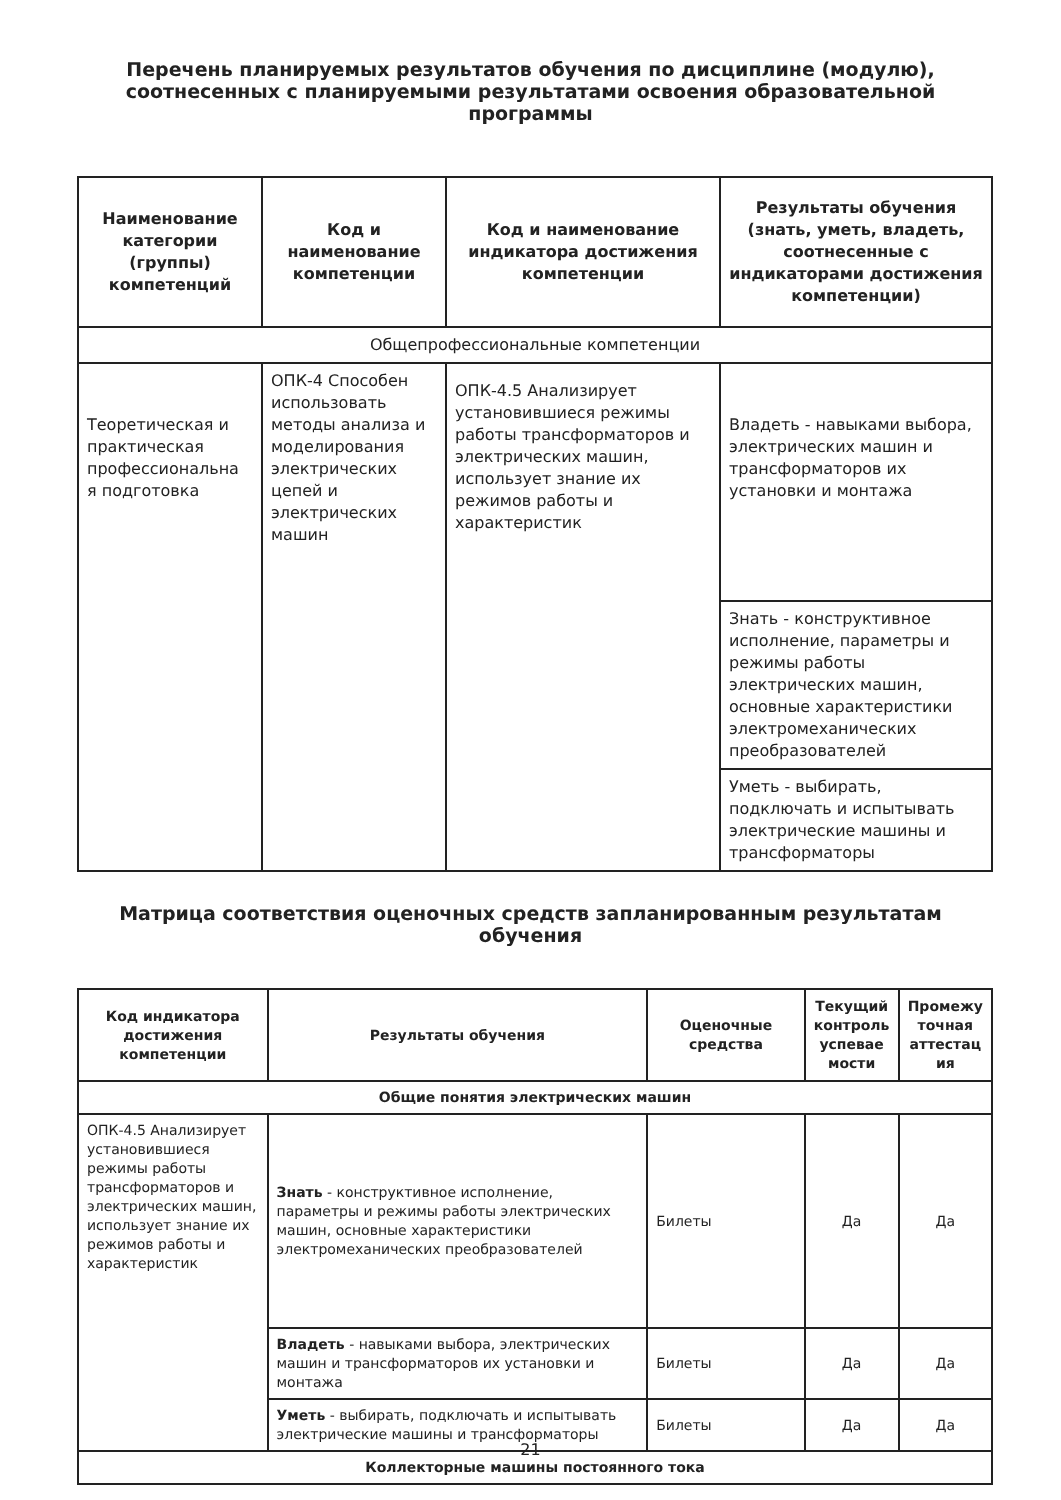Перечень планируемых результатов обучения по дисциплине (модулю), соотнесенных с планируемыми результатами освоения образовательной программы
| Наименование категории (группы) компетенций | Код и наименование компетенции | Код и наименование индикатора достижения компетенции | Результаты обучения (знать, уметь, владеть, соотнесенные с индикаторами достижения компетенции) |
| --- | --- | --- | --- |
| Общепрофессиональные компетенции | | | |
| Теоретическая и практическая профессиональна я подготовка | ОПК-4 Способен использовать методы анализа и моделирования электрических цепей и электрических машин | ОПК-4.5 Анализирует установившиеся режимы работы трансформаторов и электрических машин, использует знание их режимов работы и характеристик | Владеть - навыками выбора, электрических машин и трансформаторов их установки и монтажа |
| | | | Знать - конструктивное исполнение, параметры и режимы работы электрических машин, основные характеристики электромеханических преобразователей |
| | | | Уметь - выбирать, подключать и испытывать электрические машины и трансформаторы |
Матрица соответствия оценочных средств запланированным результатам обучения
| Код индикатора достижения компетенции | Результаты обучения | Оценочные средства | Текущий контроль успевае мости | Промежу точная аттестац ия |
| --- | --- | --- | --- | --- |
| Общие понятия электрических машин | | | | |
| ОПК-4.5 Анализирует установившиеся режимы работы трансформаторов и электрических машин, использует знание их режимов работы и характеристик | Знать - конструктивное исполнение, параметры и режимы работы электрических машин, основные характеристики электромеханических преобразователей | Билеты | Да | Да |
| | Владеть - навыками выбора, электрических машин и трансформаторов их установки и монтажа | Билеты | Да | Да |
| | Уметь - выбирать, подключать и испытывать электрические машины и трансформаторы | Билеты | Да | Да |
| Коллекторные машины постоянного тока | | | | |
21